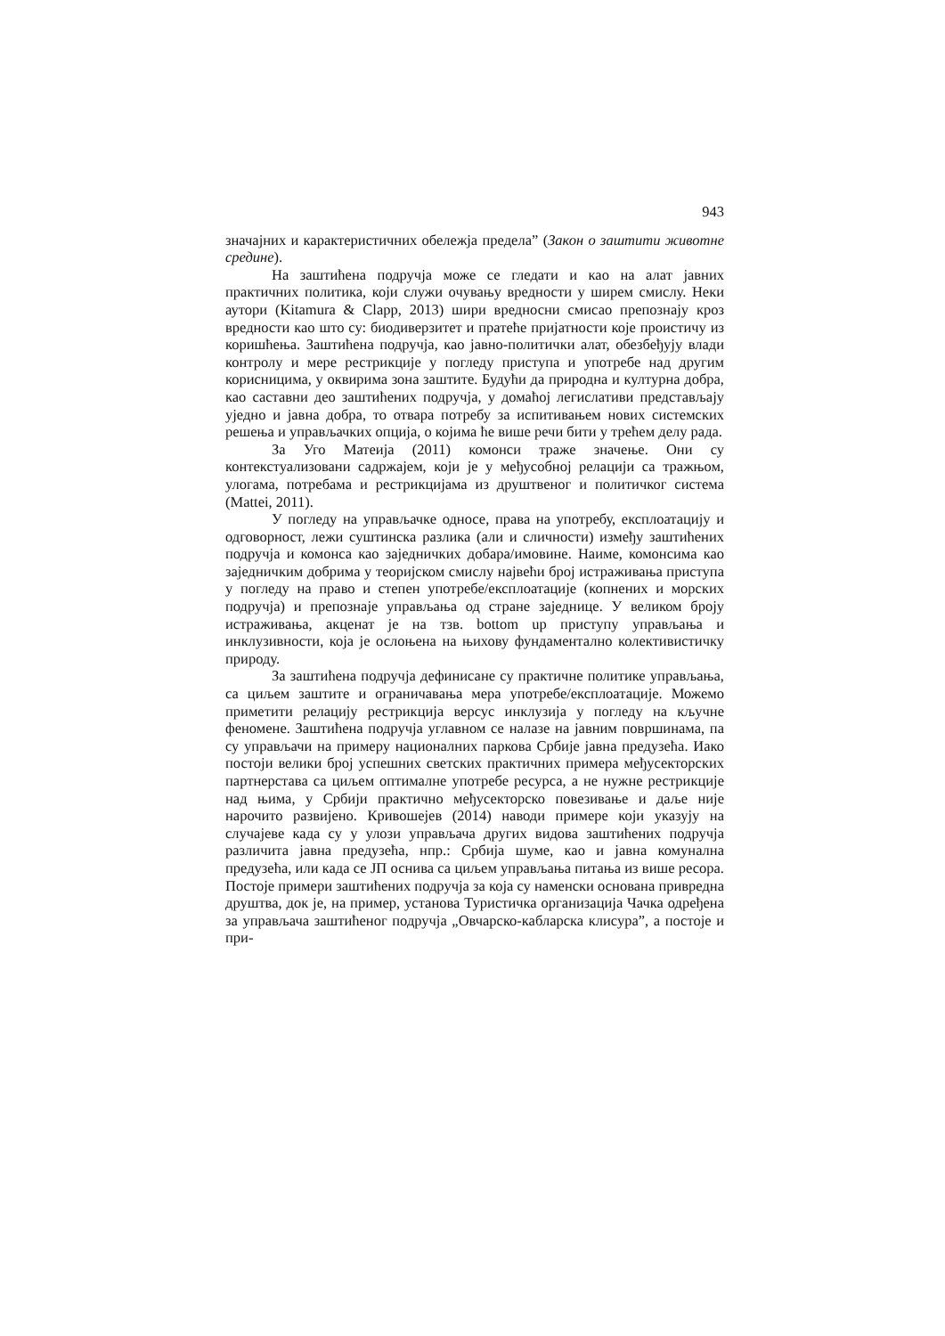943
значајних и карактеристичних обележја предела” (Закон о заштити животне средине).
На заштићена подручја може се гледати и као на алат јавних практичних политика, који служи очувању вредности у ширем смислу. Неки аутори (Kitamura & Clapp, 2013) шири вредносни смисао препознају кроз вредности као што су: биодиверзитет и пратеће пријатности које проистичу из коришћења. Заштићена подручја, као јавно-политички алат, обезбеђују влади контролу и мере рестрикције у погледу приступа и употребе над другим корисницима, у оквирима зона заштите. Будући да природна и културна добра, као саставни део заштићених подручја, у домаћој легислативи представљају уједно и јавна добра, то отвара потребу за испитивањем нових системских решења и управљачких опција, о којима ће више речи бити у трећем делу рада.
За Уго Матеија (2011) комонси траже значење. Они су контекстуализовани садржајем, који је у међусобној релацији са тражњом, улогама, потребама и рестрикцијама из друштвеног и политичког система (Mattei, 2011).
У погледу на управљачке односе, права на употребу, експлоатацију и одговорност, лежи суштинска разлика (али и сличности) између заштићених подручја и комонса као заједничких добара/имовине. Наиме, комонсима као заједничким добрима у теоријском смислу највећи број истраживања приступа у погледу на право и степен употребе/експлоатације (копнених и морских подручја) и препознаје управљања од стране заједнице. У великом броју истраживања, акценат је на тзв. bottom up приступу управљања и инклузивности, која је ослоњена на њихову фундаментално колективистичку природу.
За заштићена подручја дефинисане су практичне политике управљања, са циљем заштите и ограничавања мера употребе/експлоатације. Можемо приметити релацију рестрикција версус инклузија у погледу на кључне феномене. Заштићена подручја углавном се налазе на јавним површинама, па су управљачи на примеру националних паркова Србије јавна предузећа. Иако постоји велики број успешних светских практичних примера међусекторских партнерстава са циљем оптималне употребе ресурса, а не нужне рестрикције над њима, у Србији практично међусекторско повезивање и даље није нарочито развијено. Кривошејев (2014) наводи примере који указују на случајеве када су у улози управљача других видова заштићених подручја различита јавна предузећа, нпр.: Србија шуме, као и јавна комунална предузећа, или када се ЈП оснива са циљем управљања питања из више ресора. Постоје примери заштићених подручја за која су наменски основана привредна друштва, док је, на пример, установа Туристичка организација Чачка одређена за управљача заштићеног подручја „Овчарско-кабларска клисура”, а постоје и при-